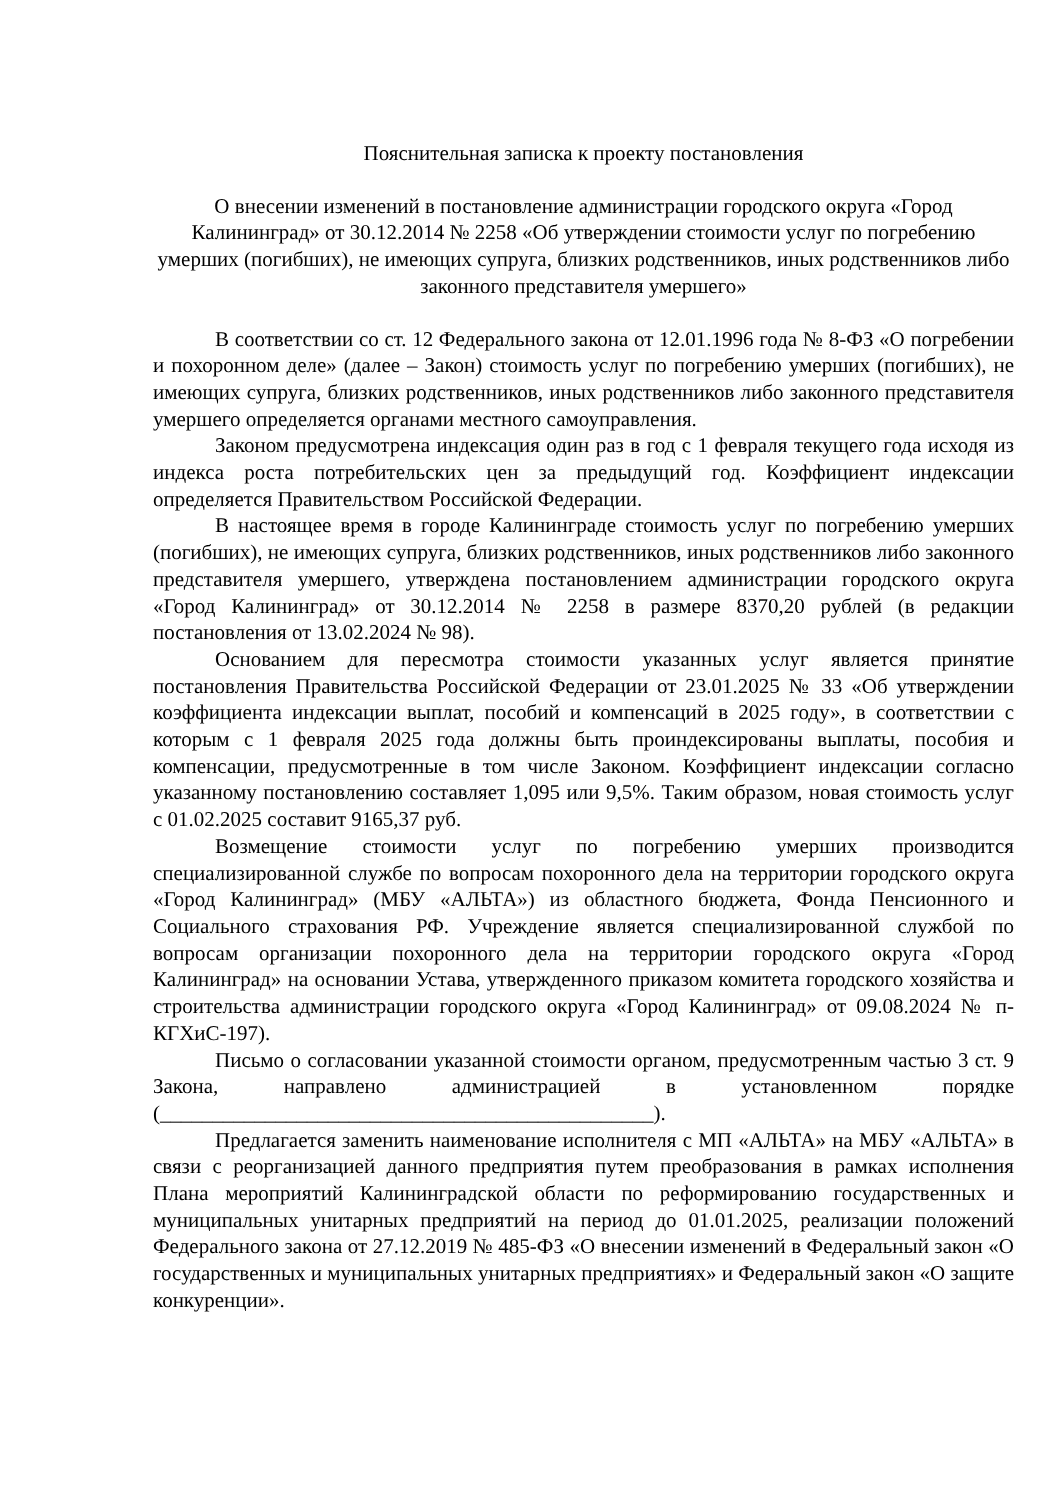Пояснительная записка к проекту постановления
О внесении изменений в постановление администрации городского округа «Город Калининград» от 30.12.2014 № 2258 «Об утверждении стоимости услуг по погребению умерших (погибших), не имеющих супруга, близких родственников, иных родственников либо законного представителя умершего»
В соответствии со ст. 12 Федерального закона от 12.01.1996 года № 8-ФЗ «О погребении и похоронном деле» (далее – Закон) стоимость услуг по погребению умерших (погибших), не имеющих супруга, близких родственников, иных родственников либо законного представителя умершего определяется органами местного самоуправления.
Законом предусмотрена индексация один раз в год с 1 февраля текущего года исходя из индекса роста потребительских цен за предыдущий год. Коэффициент индексации определяется Правительством Российской Федерации.
В настоящее время в городе Калининграде стоимость услуг по погребению умерших (погибших), не имеющих супруга, близких родственников, иных родственников либо законного представителя умершего, утверждена постановлением администрации городского округа «Город Калининград» от 30.12.2014 № 2258 в размере 8370,20 рублей (в редакции постановления от 13.02.2024 № 98).
Основанием для пересмотра стоимости указанных услуг является принятие постановления Правительства Российской Федерации от 23.01.2025 № 33 «Об утверждении коэффициента индексации выплат, пособий и компенсаций в 2025 году», в соответствии с которым с 1 февраля 2025 года должны быть проиндексированы выплаты, пособия и компенсации, предусмотренные в том числе Законом. Коэффициент индексации согласно указанному постановлению составляет 1,095 или 9,5%. Таким образом, новая стоимость услуг с 01.02.2025 составит 9165,37 руб.
Возмещение стоимости услуг по погребению умерших производится специализированной службе по вопросам похоронного дела на территории городского округа «Город Калининград» (МБУ «АЛЬТА») из областного бюджета, Фонда Пенсионного и Социального страхования РФ. Учреждение является специализированной службой по вопросам организации похоронного дела на территории городского округа «Город Калининград» на основании Устава, утвержденного приказом комитета городского хозяйства и строительства администрации городского округа «Город Калининград» от 09.08.2024 № п-КГХиС-197).
Письмо о согласовании указанной стоимости органом, предусмотренным частью 3 ст. 9 Закона, направлено администрацией в установленном порядке (_______________________________________________).
Предлагается заменить наименование исполнителя с МП «АЛЬТА» на МБУ «АЛЬТА» в связи с реорганизацией данного предприятия путем преобразования в рамках исполнения Плана мероприятий Калининградской области по реформированию государственных и муниципальных унитарных предприятий на период до 01.01.2025, реализации положений Федерального закона от 27.12.2019 № 485-ФЗ «О внесении изменений в Федеральный закон «О государственных и муниципальных унитарных предприятиях» и Федеральный закон «О защите конкуренции».